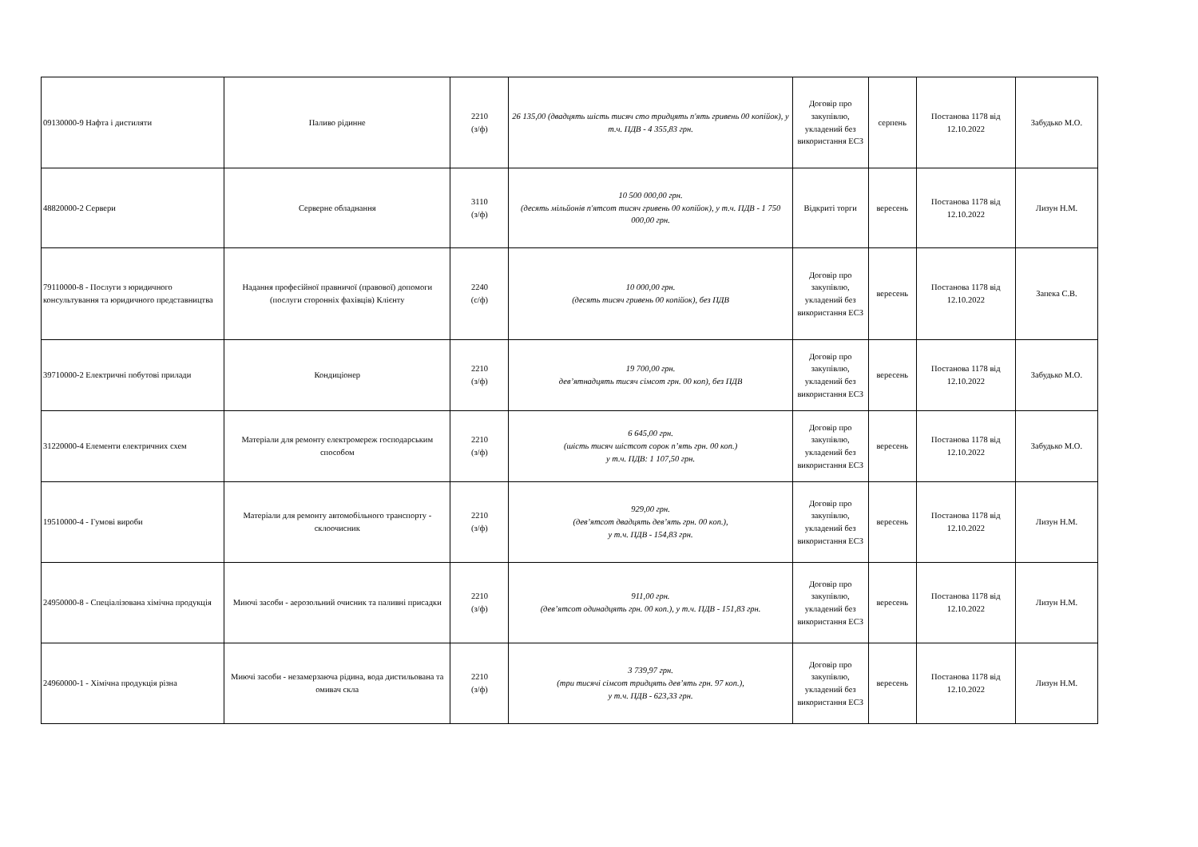| 09130000-9 Нафта і дистиляти | Паливо рідинне | 2210 (з/ф) | 26 135,00 (двадцять шість тисяч сто тридцять п'ять гривень 00 копійок), у т.ч. ПДВ - 4 355,83 грн. | Договір про закупівлю, укладений без використання ЕСЗ | серпень | Постанова 1178 від 12.10.2022 | Забудько М.О. |
| 48820000-2 Сервери | Серверне обладнання | 3110 (з/ф) | 10 500 000,00 грн. (десять мільйонів п'ятсот тисяч гривень 00 копійок), у т.ч. ПДВ - 1 750 000,00 грн. | Відкриті торги | вересень | Постанова 1178 від 12.10.2022 | Лизун Н.М. |
| 79110000-8 - Послуги з юридичного консультування та юридичного представництва | Надання професійної правничої (правової) допомоги (послуги сторонніх фахівців) Клієнту | 2240 (с/ф) | 10 000,00 грн. (десять тисяч гривень 00 копійок), без ПДВ | Договір про закупівлю, укладений без використання ЕСЗ | вересень | Постанова 1178 від 12.10.2022 | Запека С.В. |
| 39710000-2 Електричні побутові прилади | Кондиціонер | 2210 (з/ф) | 19 700,00 грн. дев’ятнадцять тисяч сімсот грн. 00 коп), без ПДВ | Договір про закупівлю, укладений без використання ЕСЗ | вересень | Постанова 1178 від 12.10.2022 | Забудько М.О. |
| 31220000-4 Елементи електричних схем | Матеріали для ремонту електромереж господарським способом | 2210 (з/ф) | 6 645,00 грн. (шість тисяч шістсот сорок п’ять грн. 00 коп.) у т.ч. ПДВ: 1 107,50 грн. | Договір про закупівлю, укладений без використання ЕСЗ | вересень | Постанова 1178 від 12.10.2022 | Забудько М.О. |
| 19510000-4 - Гумові вироби | Матеріали для ремонту автомобільного транспорту - склоочисник | 2210 (з/ф) | 929,00 грн. (дев’ятсот двадцять дев’ять грн. 00 коп.), у т.ч. ПДВ - 154,83 грн. | Договір про закупівлю, укладений без використання ЕСЗ | вересень | Постанова 1178 від 12.10.2022 | Лизун Н.М. |
| 24950000-8 - Спеціалізована хімічна продукція | Миючі засоби - аерозольний очисник та паливні присадки | 2210 (з/ф) | 911,00 грн. (дев’ятсот одинадцять грн. 00 коп.), у т.ч. ПДВ - 151,83 грн. | Договір про закупівлю, укладений без використання ЕСЗ | вересень | Постанова 1178 від 12.10.2022 | Лизун Н.М. |
| 24960000-1 - Хімічна продукція різна | Миючі засоби - незамерзаюча рідина, вода дистильована та омивач скла | 2210 (з/ф) | 3 739,97 грн. (три тисячі сімсот тридцять дев’ять грн. 97 коп.), у т.ч. ПДВ - 623,33 грн. | Договір про закупівлю, укладений без використання ЕСЗ | вересень | Постанова 1178 від 12.10.2022 | Лизун Н.М. |